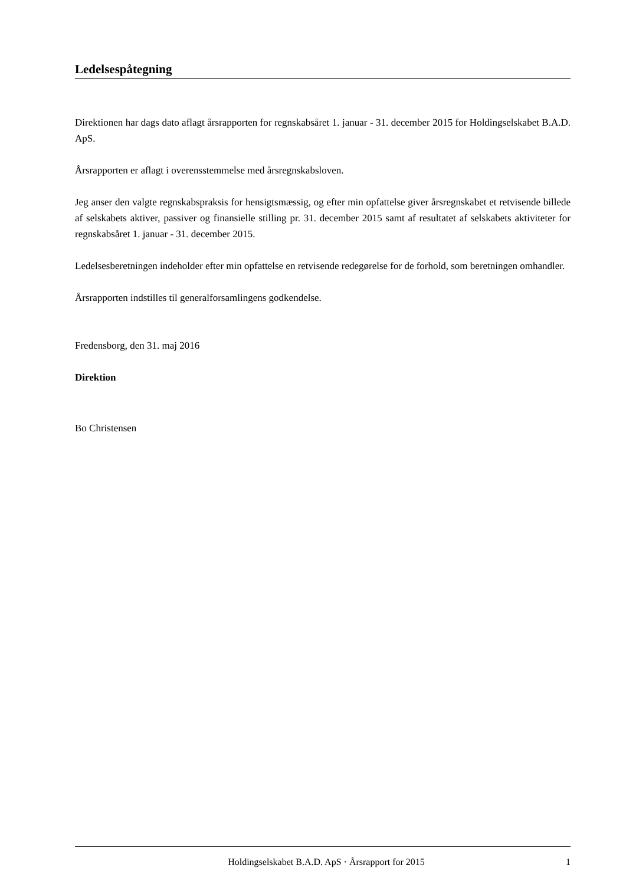Ledelsespåtegning
Direktionen har dags dato aflagt årsrapporten for regnskabsåret 1. januar - 31. december 2015 for Holdingselskabet B.A.D. ApS.
Årsrapporten er aflagt i overensstemmelse med årsregnskabsloven.
Jeg anser den valgte regnskabspraksis for hensigtsmæssig, og efter min opfattelse giver årsregnskabet et retvisende billede af selskabets aktiver, passiver og finansielle stilling pr. 31. december 2015 samt af resultatet af selskabets aktiviteter for regnskabsåret 1. januar - 31. december 2015.
Ledelsesberetningen indeholder efter min opfattelse en retvisende redegørelse for de forhold, som beretningen omhandler.
Årsrapporten indstilles til generalforsamlingens godkendelse.
Fredensborg, den 31. maj 2016
Direktion
Bo Christensen
Holdingselskabet B.A.D. ApS · Årsrapport for 2015 1